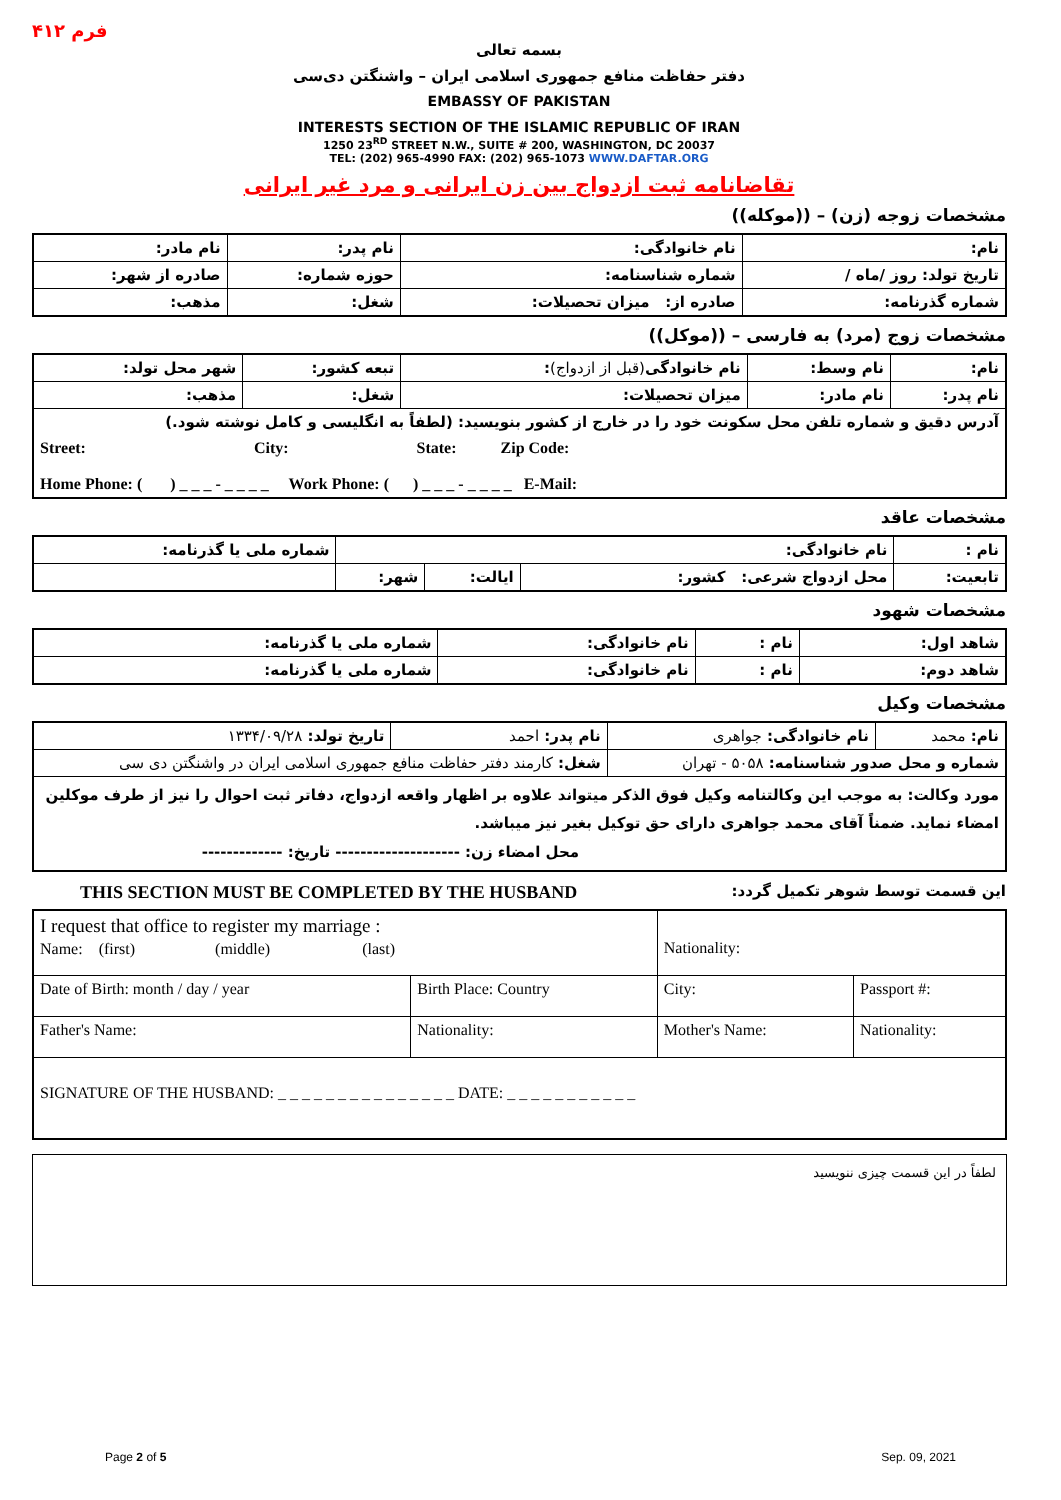فرم ۴۱۲
بسمه تعالی
دفتر حفاظت منافع جمهوری اسلامی ایران – واشنگتن دی‌سی
EMBASSY OF PAKISTAN
INTERESTS SECTION OF THE ISLAMIC REPUBLIC OF IRAN
1250 23<sup>RD</sup> STREET N.W., SUITE # 200, WASHINGTON, DC 20037
TEL: (202) 965-4990 FAX: (202) 965-1073 WWW.DAFTAR.ORG
تقاضانامه ثبت ازدواج بین زن ایرانی و مرد غیر ایرانی
مشخصات زوجه (زن) – ((موکله))
| نام: | نام خانوادگی: | نام پدر: | نام مادر: |
| تاریخ تولد: روز /ماه / | شماره شناسنامه: | حوزه شماره: | صادره از شهر: |
| شماره گذرنامه: | صادره از: میزان تحصیلات: | شغل: | مذهب: |
مشخصات زوج (مرد) به فارسی – ((موکل))
| نام: | نام وسط: | نام خانوادگی (قبل از ازدواج) : | تبعه کشور: | شهر محل تولد: |
| نام پدر: | نام مادر: | میزان تحصیلات: | شغل: | مذهب: |
| آدرس دقیق و شماره تلفن محل سکونت خود را در خارج از کشور بنویسید: (لطفاً به انگلیسی و کامل نوشته شود.) Street: City: State: Zip Code: Home Phone: ( ) _ _ _ - _ _ _ _ Work Phone: ( ) _ _ _ - _ _ _ _ E-Mail: | | | | |
مشخصات عاقد
| نام : | نام خانوادگی: | | | شماره ملی یا گذرنامه: |
| تابعیت: | محل ازدواج شرعی: کشور: | ایالت: | شهر: | |
مشخصات شهود
| شاهد اول: | نام : | نام خانوادگی: | شماره ملی یا گذرنامه: |
| شاهد دوم: | نام : | نام خانوادگی: | شماره ملی یا گذرنامه: |
مشخصات وکیل
| نام: محمد | نام خانوادگی: جواهری | نام پدر: احمد | تاریخ تولد: ۱۳۳۴/۰۹/۲۸ |
| شماره و محل صدور شناسنامه: ۵۰۵۸ - تهران | | شغل: کارمند دفتر حفاظت منافع جمهوری اسلامی ایران در واشنگتن دی سی | |
| مورد وکالت: به موجب این وکالتنامه وکیل فوق الذکر میتواند علاوه بر اظهار واقعه ازدواج، دفاتر ثبت احوال را نیز از طرف موکلین امضاء نماید. ضمناً آقای محمد جواهری دارای حق توکیل بغیر نیز میباشد. محل امضاء زن: -------------------- تاریخ: ------------- | | | |
THIS SECTION MUST BE COMPLETED BY THE HUSBAND این قسمت توسط شوهر تکمیل گردد:
| I request that office to register my marriage : Name: (first) (middle) (last) | | Nationality: | | |
| Date of Birth: month / day / year | Birth Place: Country | City: | Passport #: | |
| Father's Name: | Nationality: | Mother's Name: | | Nationality: |
| SIGNATURE OF THE HUSBAND: _ _ _ _ _ _ _ _ _ _ _ _ _ _ _ DATE: _ _ _ _ _ _ _ _ _ _ _ | | | | |
لطفاً در این قسمت چیزی ننویسید
Page 2 of 5 Sep. 09, 2021